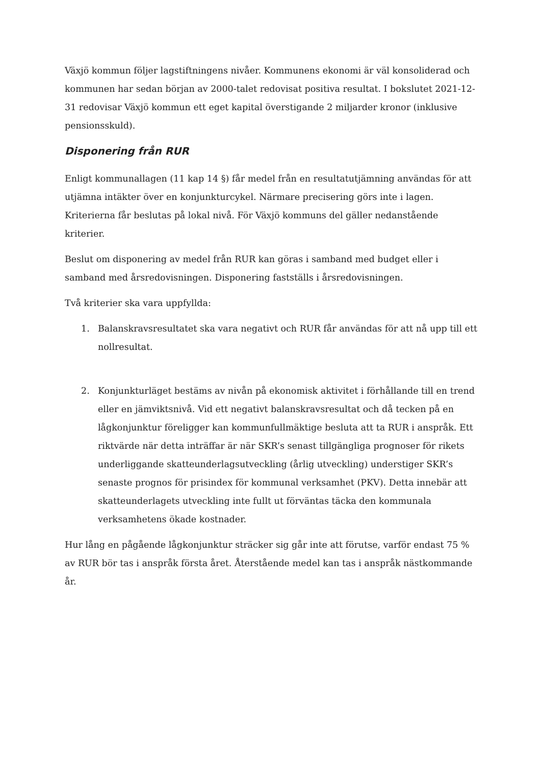Växjö kommun följer lagstiftningens nivåer. Kommunens ekonomi är väl konsoliderad och kommunen har sedan början av 2000-talet redovisat positiva resultat. I bokslutet 2021-12-31 redovisar Växjö kommun ett eget kapital överstigande 2 miljarder kronor (inklusive pensionsskuld).
Disponering från RUR
Enligt kommunallagen (11 kap 14 §) får medel från en resultatutjämning användas för att utjämna intäkter över en konjunkturcykel. Närmare precisering görs inte i lagen. Kriterierna får beslutas på lokal nivå. För Växjö kommuns del gäller nedanstående kriterier.
Beslut om disponering av medel från RUR kan göras i samband med budget eller i samband med årsredovisningen. Disponering fastställs i årsredovisningen.
Två kriterier ska vara uppfyllda:
1. Balanskravsresultatet ska vara negativt och RUR får användas för att nå upp till ett nollresultat.
2. Konjunkturläget bestäms av nivån på ekonomisk aktivitet i förhållande till en trend eller en jämviktsnivå. Vid ett negativt balanskravsresultat och då tecken på en lågkonjunktur föreligger kan kommunfullmäktige besluta att ta RUR i anspråk. Ett riktvärde när detta inträffar är när SKR’s senast tillgängliga prognoser för rikets underliggande skatteunderlagsutveckling (årlig utveckling) understiger SKR’s senaste prognos för prisindex för kommunal verksamhet (PKV). Detta innebär att skatteunderlagets utveckling inte fullt ut förväntas täcka den kommunala verksamhetens ökade kostnader.
Hur lång en pågående lågkonjunktur sträcker sig går inte att förutse, varför endast 75 % av RUR bör tas i anspråk första året. Återstående medel kan tas i anspråk nästkommande år.